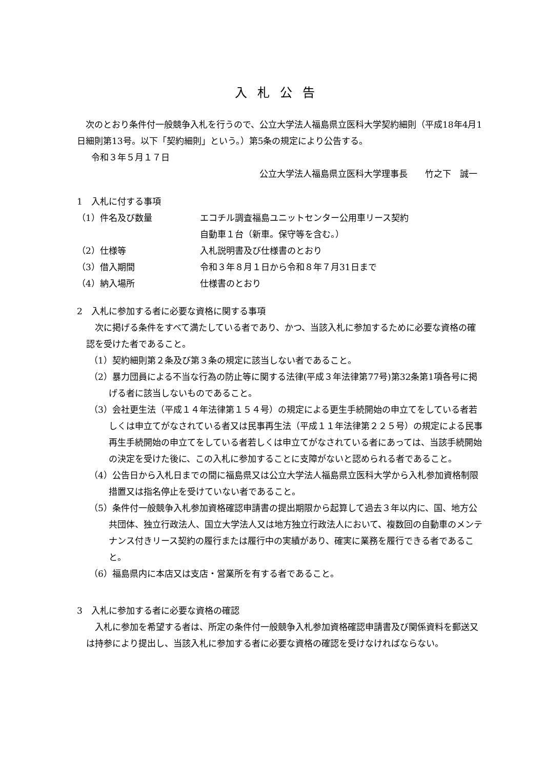入札公告
次のとおり条件付一般競争入札を行うので、公立大学法人福島県立医科大学契約細則（平成18年4月1日細則第13号。以下「契約細則」という。）第5条の規定により公告する。
令和３年５月１７日
公立大学法人福島県立医科大学理事長　　竹之下　誠一
1　入札に付する事項
（1）件名及び数量 エコチル調査福島ユニットセンター公用車リース契約
自動車１台（新車。保守等を含む。）
（2）仕様等 入札説明書及び仕様書のとおり
（3）借入期間 令和３年８月１日から令和８年７月31日まで
（4）納入場所 仕様書のとおり
2　入札に参加する者に必要な資格に関する事項
次に掲げる条件をすべて満たしている者であり、かつ、当該入札に参加するために必要な資格の確認を受けた者であること。
（1）契約細則第２条及び第３条の規定に該当しない者であること。
（2）暴力団員による不当な行為の防止等に関する法律(平成３年法律第77号)第32条第1項各号に掲げる者に該当しないものであること。
（3）会社更生法（平成１４年法律第１５４号）の規定による更生手続開始の申立てをしている者若しくは申立てがなされている者又は民事再生法（平成１１年法律第２２５号）の規定による民事再生手続開始の申立てをしている者若しくは申立てがなされている者にあっては、当該手続開始の決定を受けた後に、この入札に参加することに支障がないと認められる者であること。
（4）公告日から入札日までの間に福島県又は公立大学法人福島県立医科大学から入札参加資格制限措置又は指名停止を受けていない者であること。
（5）条件付一般競争入札参加資格確認申請書の提出期限から起算して過去３年以内に、国、地方公共団体、独立行政法人、国立大学法人又は地方独立行政法人において、複数回の自動車のメンテナンス付きリース契約の履行または履行中の実績があり、確実に業務を履行できる者であること。
（6）福島県内に本店又は支店・営業所を有する者であること。
3　入札に参加する者に必要な資格の確認
入札に参加を希望する者は、所定の条件付一般競争入札参加資格確認申請書及び関係資料を郵送又は持参により提出し、当該入札に参加する者に必要な資格の確認を受けなければならない。